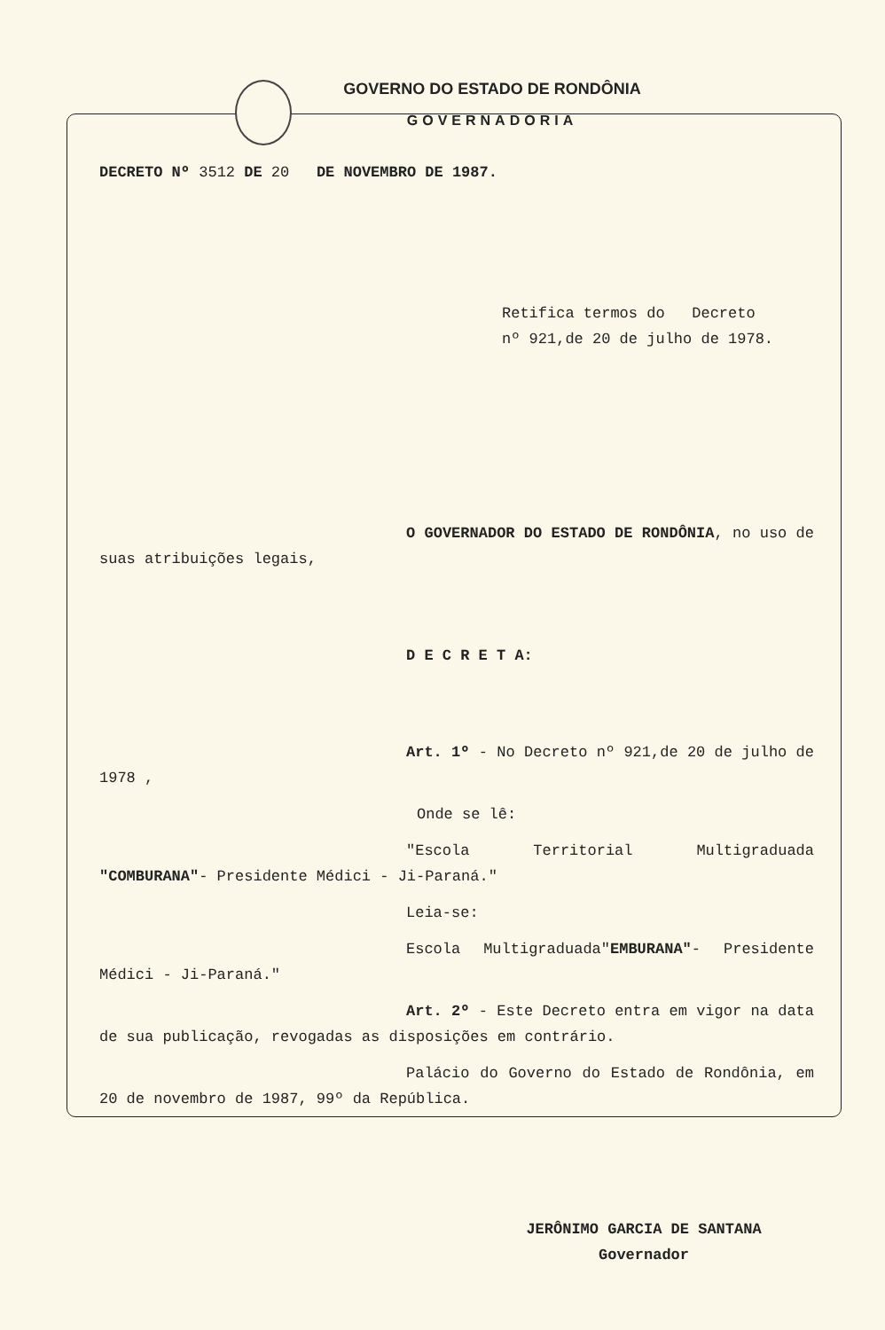GOVERNO DO ESTADO DE RONDÔNIA
GOVERNADORIA
DECRETO Nº 3512 DE 20 DE NOVEMBRO DE 1987.
Retifica termos do Decreto
nº 921,de 20 de julho de 1978.
O GOVERNADOR DO ESTADO DE RONDÔNIA, no uso de suas atribuições legais,
D E C R E T A:
Art. 1º - No Decreto nº 921,de 20 de julho de 1978 ,
Onde se lê:
"Escola Territorial Multigraduada "COMBURANA"- Presidente Médici - Ji-Paraná."
Leia-se:
Escola Multigraduada"EMBURANA"- Presidente Médici - Ji-Paraná."
Art. 2º - Este Decreto entra em vigor na data de sua publicação, revogadas as disposições em contrário.
Palácio do Governo do Estado de Rondônia, em 20 de novembro de 1987, 99º da República.
JERÔNIMO GARCIA DE SANTANA
Governador